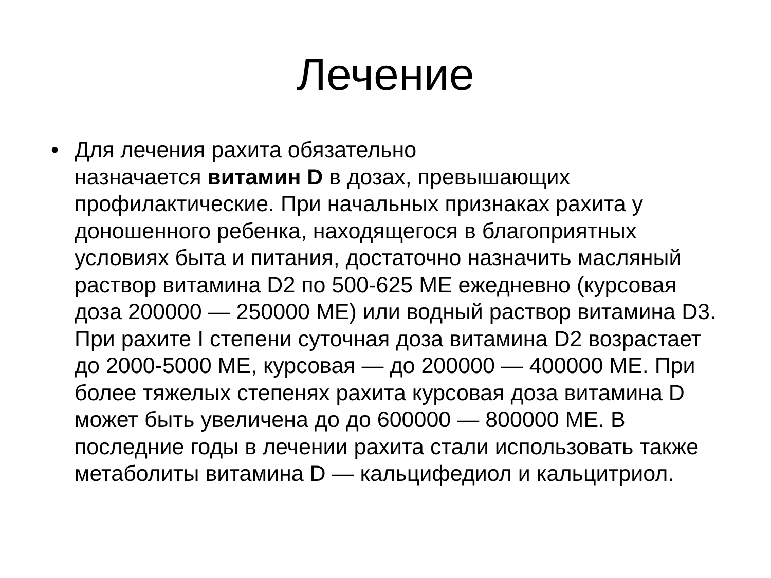Лечение
• Для лечения рахита обязательно
назначается витамин D в дозах, превышающих профилактические. При начальных признаках рахита у доношенного ребенка, находящегося в благоприятных условиях быта и питания, достаточно назначить масляный раствор витамина D2 по 500-625 МЕ ежедневно (курсовая доза 200000 — 250000 МЕ) или водный раствор витамина D3. При рахите I степени суточная доза витамина D2 возрастает до 2000-5000 МЕ, курсовая — до 200000 — 400000 МЕ. При более тяжелых степенях рахита курсовая доза витамина D может быть увеличена до до 600000 — 800000 МЕ. В последние годы в лечении рахита стали использовать также метаболиты витамина D — кальцифедиол и кальцитриол.